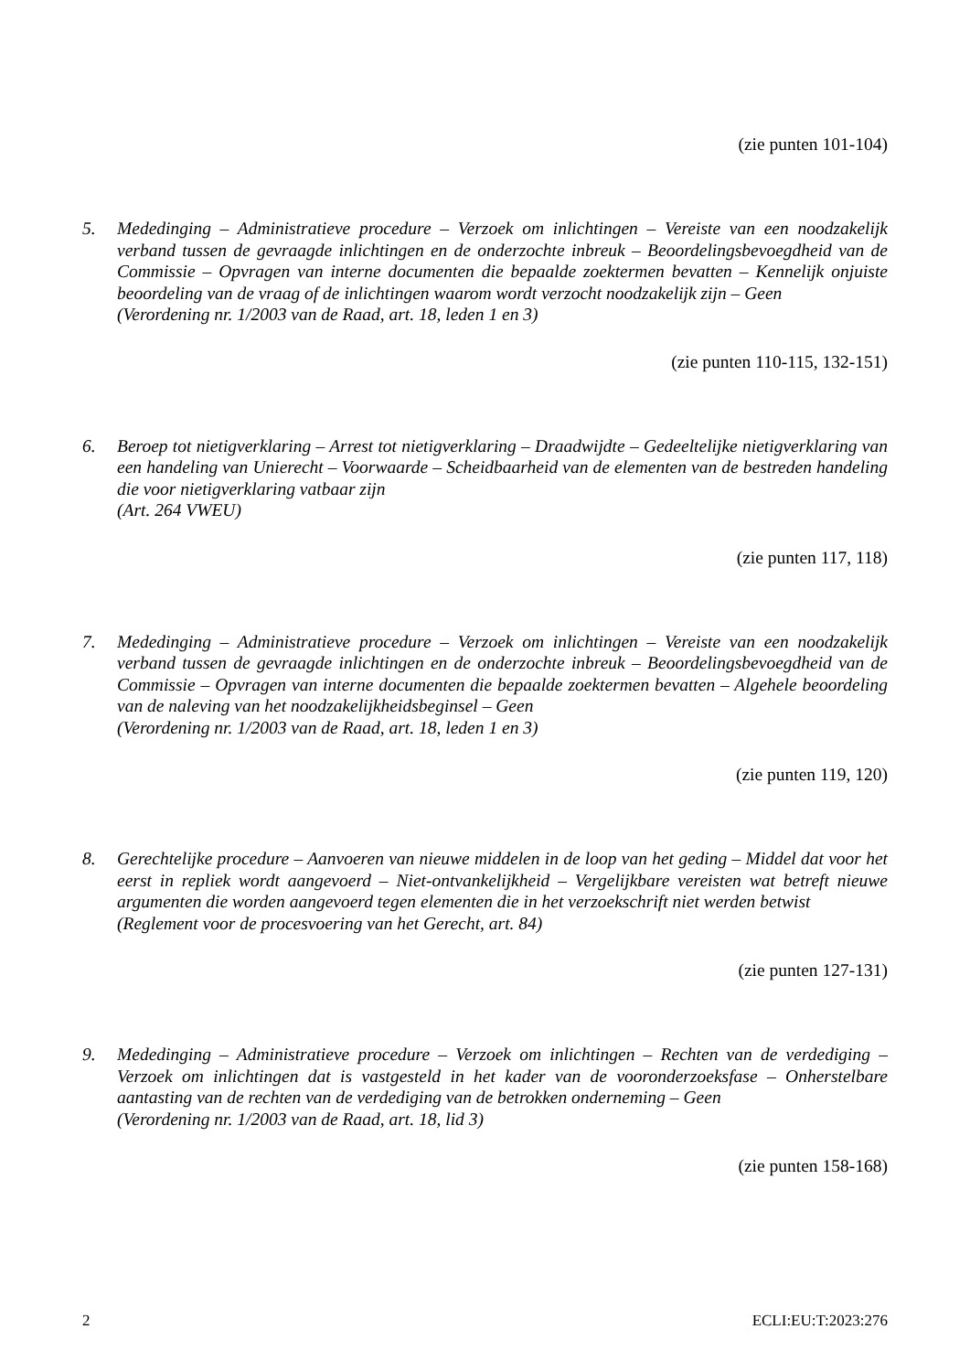(zie punten 101-104)
5. Mededinging – Administratieve procedure – Verzoek om inlichtingen – Vereiste van een noodzakelijk verband tussen de gevraagde inlichtingen en de onderzochte inbreuk – Beoordelingsbevoegdheid van de Commissie – Opvragen van interne documenten die bepaalde zoektermen bevatten – Kennelijk onjuiste beoordeling van de vraag of de inlichtingen waarom wordt verzocht noodzakelijk zijn – Geen
(Verordening nr. 1/2003 van de Raad, art. 18, leden 1 en 3)
(zie punten 110-115, 132-151)
6. Beroep tot nietigverklaring – Arrest tot nietigverklaring – Draadwijdte – Gedeeltelijke nietigverklaring van een handeling van Unierecht – Voorwaarde – Scheidbaarheid van de elementen van de bestreden handeling die voor nietigverklaring vatbaar zijn
(Art. 264 VWEU)
(zie punten 117, 118)
7. Mededinging – Administratieve procedure – Verzoek om inlichtingen – Vereiste van een noodzakelijk verband tussen de gevraagde inlichtingen en de onderzochte inbreuk – Beoordelingsbevoegdheid van de Commissie – Opvragen van interne documenten die bepaalde zoektermen bevatten – Algehele beoordeling van de naleving van het noodzakelijkheidsbeginsel – Geen
(Verordening nr. 1/2003 van de Raad, art. 18, leden 1 en 3)
(zie punten 119, 120)
8. Gerechtelijke procedure – Aanvoeren van nieuwe middelen in de loop van het geding – Middel dat voor het eerst in repliek wordt aangevoerd – Niet-ontvankelijkheid – Vergelijkbare vereisten wat betreft nieuwe argumenten die worden aangevoerd tegen elementen die in het verzoekschrift niet werden betwist
(Reglement voor de procesvoering van het Gerecht, art. 84)
(zie punten 127-131)
9. Mededinging – Administratieve procedure – Verzoek om inlichtingen – Rechten van de verdediging – Verzoek om inlichtingen dat is vastgesteld in het kader van de vooronderzoeksfase – Onherstelbare aantasting van de rechten van de verdediging van de betrokken onderneming – Geen
(Verordening nr. 1/2003 van de Raad, art. 18, lid 3)
(zie punten 158-168)
2 ECLI:EU:T:2023:276